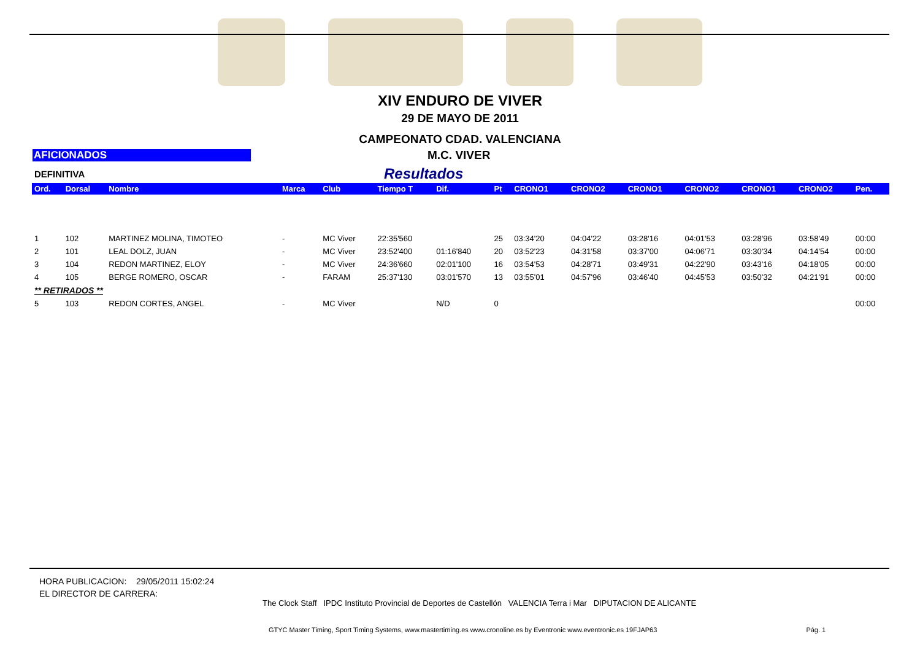XIV ENDURO DE VIVER
29 DE MAYO DE 2011
CAMPEONATO CDAD. VALENCIANA
AFICIONADOS M.C. VIVER
DEFINITIVA
Resultados
| Ord. | Dorsal | Nombre | Marca | Club | Tiempo T | Dif. | Pt | CRONO1 | CRONO2 | CRONO1 | CRONO2 | CRONO1 | CRONO2 | Pen. |
| --- | --- | --- | --- | --- | --- | --- | --- | --- | --- | --- | --- | --- | --- | --- |
| 1 | 102 | MARTINEZ MOLINA, TIMOTEO | - | MC Viver | 22:35'560 | | 25 | 03:34'20 | 04:04'22 | 03:28'16 | 04:01'53 | 03:28'96 | 03:58'49 | 00:00 |
| 2 | 101 | LEAL DOLZ, JUAN | - | MC Viver | 23:52'400 | 01:16'840 | 20 | 03:52'23 | 04:31'58 | 03:37'00 | 04:06'71 | 03:30'34 | 04:14'54 | 00:00 |
| 3 | 104 | REDON MARTINEZ, ELOY | - | MC Viver | 24:36'660 | 02:01'100 | 16 | 03:54'53 | 04:28'71 | 03:49'31 | 04:22'90 | 03:43'16 | 04:18'05 | 00:00 |
| 4 | 105 | BERGE ROMERO, OSCAR | - | FARAM | 25:37'130 | 03:01'570 | 13 | 03:55'01 | 04:57'96 | 03:46'40 | 04:45'53 | 03:50'32 | 04:21'91 | 00:00 |
| ** RETIRADOS ** | | | | | | | | | | | | | | |
| 5 | 103 | REDON CORTES, ANGEL | - | MC Viver | | N/D | 0 | | | | | | | 00:00 |
HORA PUBLICACION: 29/05/2011 15:02:24
EL DIRECTOR DE CARRERA:
The Clock Staff IPDC Instituto Provincial de Deportes de Castellón VALENCIA Terra i Mar DIPUTACION DE ALICANTE
GTYC Master Timing, Sport Timing Systems, www.mastertiming.es www.cronoline.es by Eventronic www.eventronic.es 19FJAP63 Pág. 1